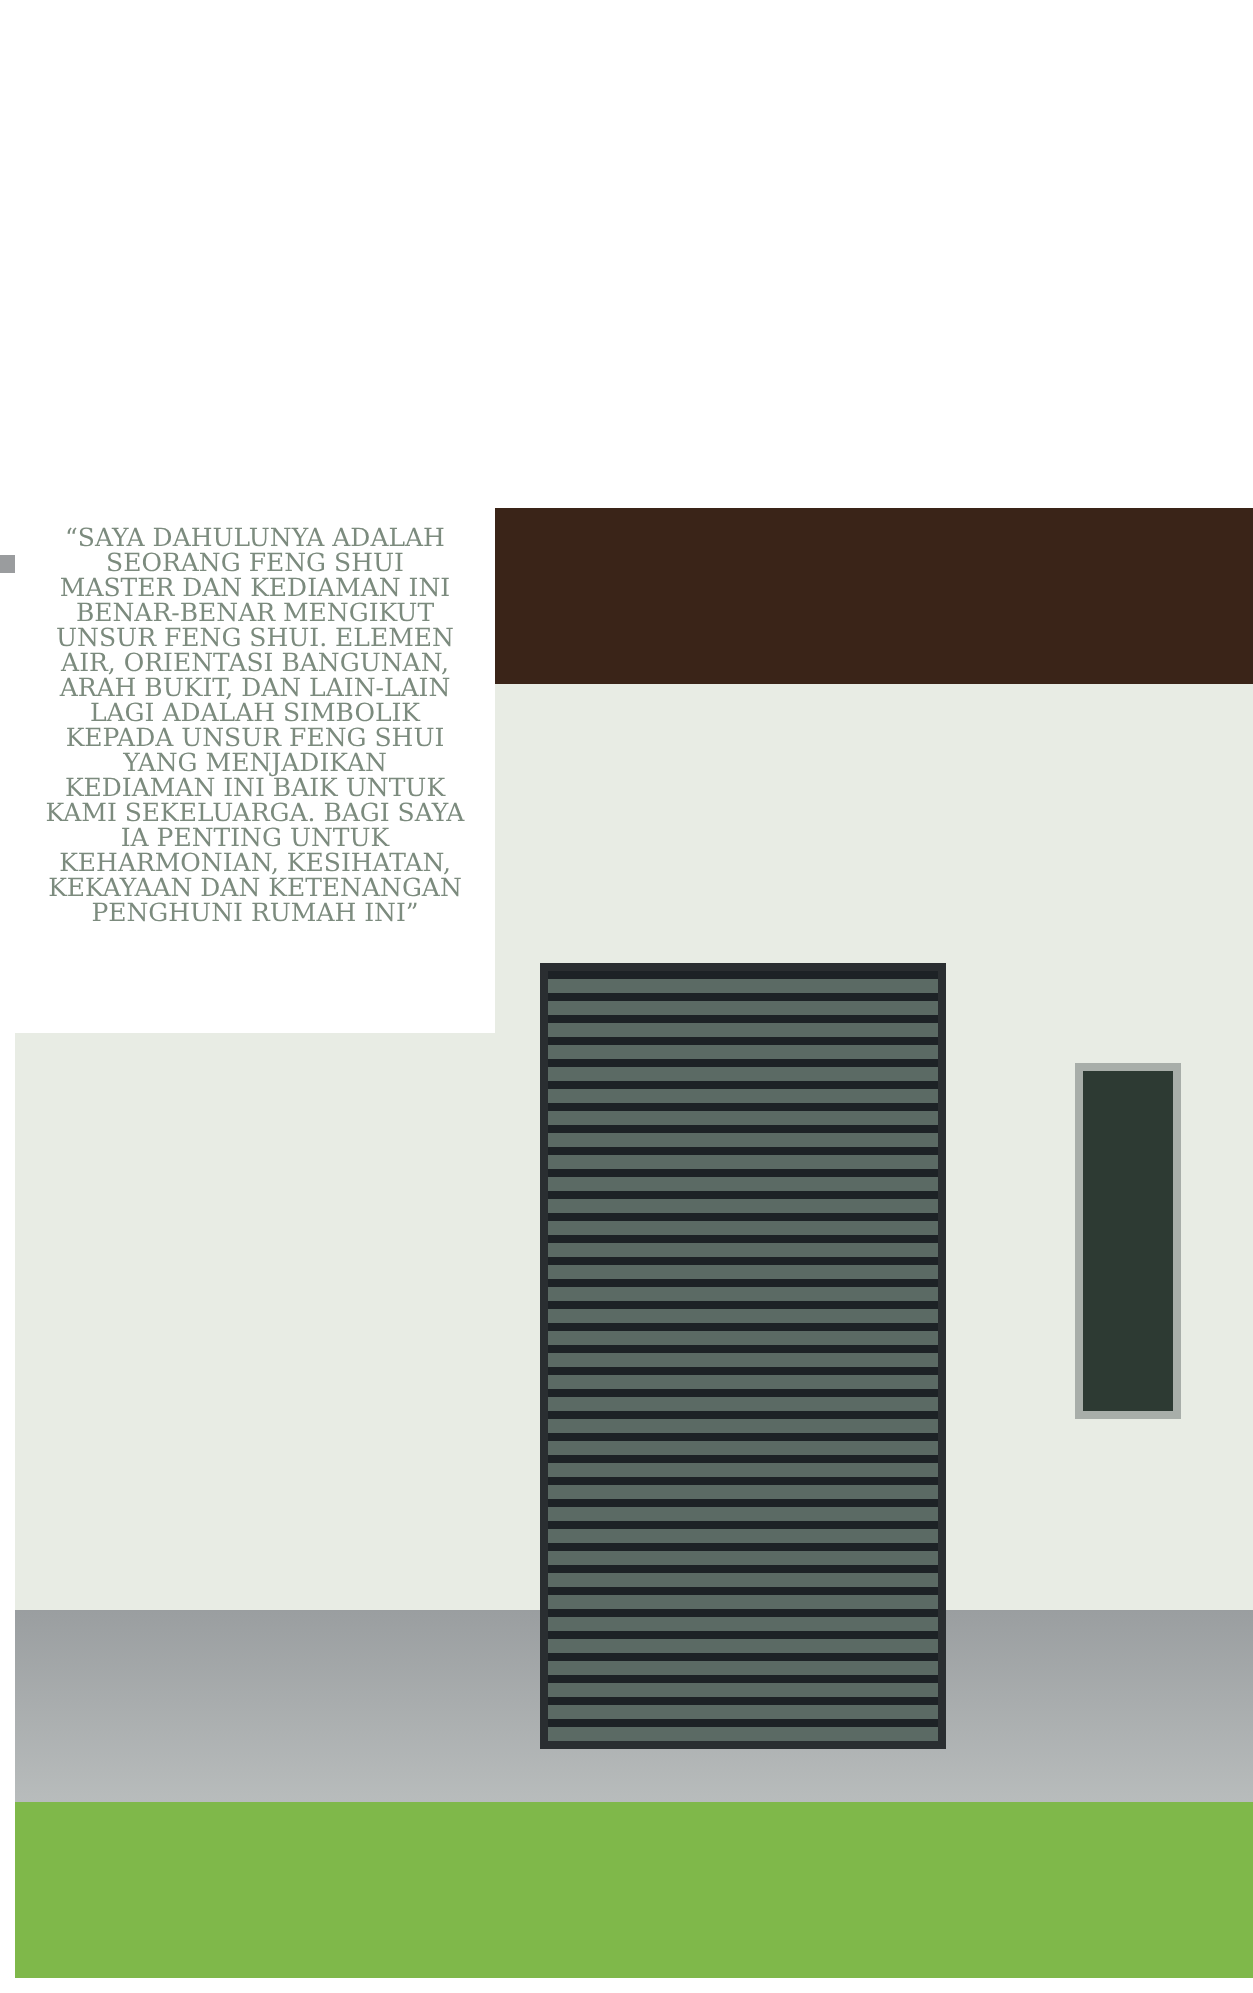“SAYA DAHULUNYA ADALAH SEORANG FENG SHUI MASTER DAN KEDIAMAN INI BENAR-BENAR MENGIKUT UNSUR FENG SHUI. ELEMEN AIR, ORIENTASI BANGUNAN, ARAH BUKIT, DAN LAIN-LAIN LAGI ADALAH SIMBOLIK KEPADA UNSUR FENG SHUI YANG MENJADIKAN KEDIAMAN INI BAIK UNTUK KAMI SEKELUARGA. BAGI SAYA IA PENTING UNTUK KEHARMONIAN, KESIHATAN, KEKAYAAN DAN KETENANGAN PENGHUNI RUMAH INI”